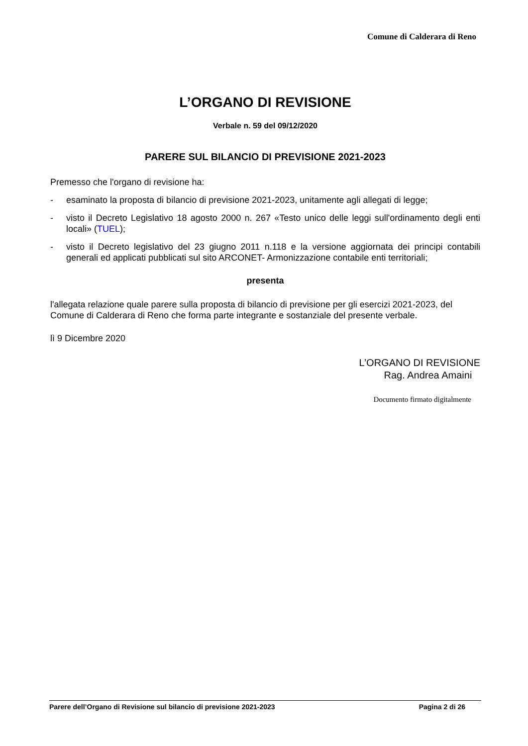Comune di Calderara di Reno
L’ORGANO DI REVISIONE
Verbale n. 59 del 09/12/2020
PARERE SUL BILANCIO DI PREVISIONE 2021-2023
Premesso che l'organo di revisione ha:
- esaminato la proposta di bilancio di previsione 2021-2023, unitamente agli allegati di legge;
- visto il Decreto Legislativo 18 agosto 2000 n. 267 «Testo unico delle leggi sull'ordinamento degli enti locali» (TUEL);
- visto il Decreto legislativo del 23 giugno 2011 n.118 e la versione aggiornata dei principi contabili generali ed applicati pubblicati sul sito ARCONET- Armonizzazione contabile enti territoriali;
presenta
l'allegata relazione quale parere sulla proposta di bilancio di previsione per gli esercizi 2021-2023, del Comune di Calderara di Reno che forma parte integrante e sostanziale del presente verbale.
lì 9 Dicembre 2020
L’ORGANO DI REVISIONE
Rag. Andrea Amaini
Documento firmato digitalmente
Parere dell’Organo di Revisione sul bilancio di previsione 2021-2023 Pagina 2 di 26